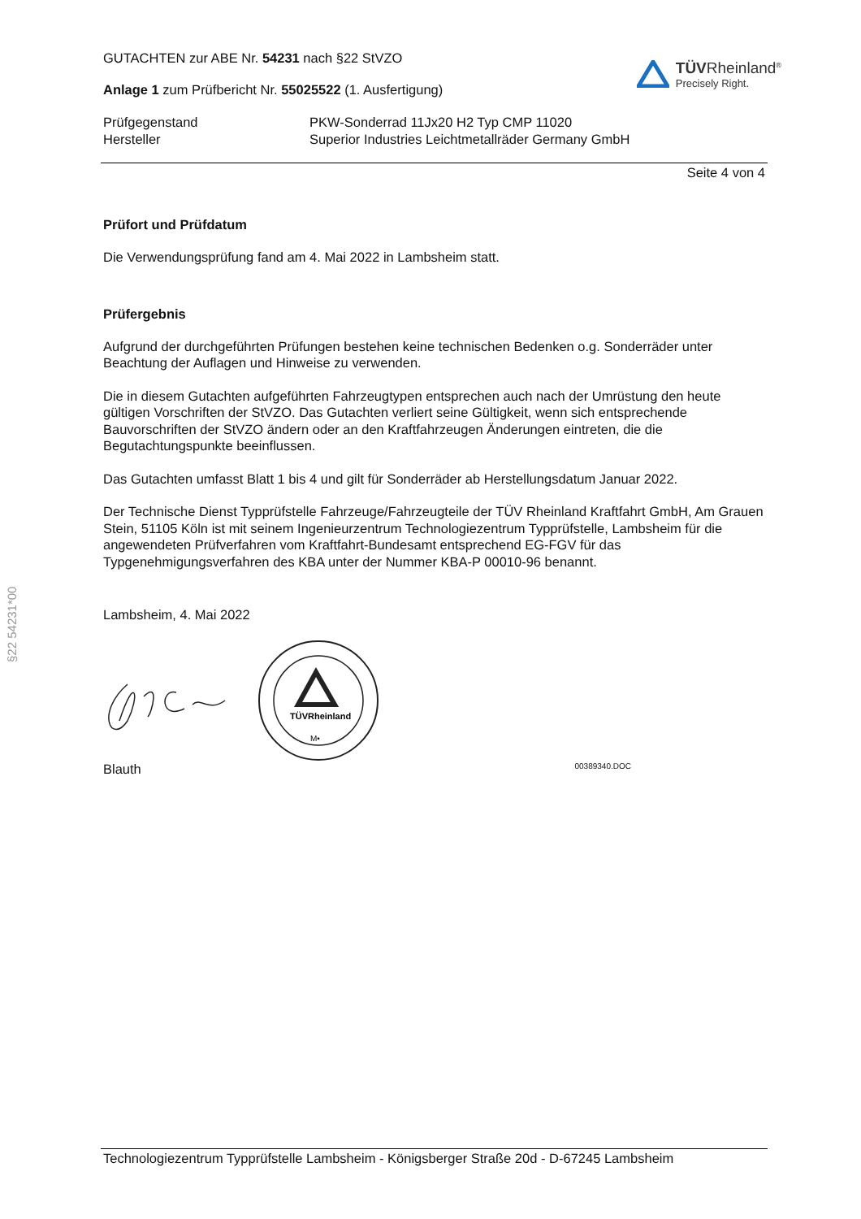§22 54231*00
GUTACHTEN zur ABE Nr. 54231 nach §22 StVZO
Anlage 1 zum Prüfbericht Nr. 55025522 (1. Ausfertigung)
TÜVRheinland<sup>®</sup>
Precisely Right.
Prüfgegenstand
Hersteller
PKW-Sonderrad 11Jx20 H2 Typ CMP 11020
Superior Industries Leichtmetallräder Germany GmbH
Seite 4 von 4
Prüfort und Prüfdatum
Die Verwendungsprüfung fand am 4. Mai 2022 in Lambsheim statt.
Prüfergebnis
Aufgrund der durchgeführten Prüfungen bestehen keine technischen Bedenken o.g. Sonderräder unter Beachtung der Auflagen und Hinweise zu verwenden.
Die in diesem Gutachten aufgeführten Fahrzeugtypen entsprechen auch nach der Umrüstung den heute gültigen Vorschriften der StVZO. Das Gutachten verliert seine Gültigkeit, wenn sich entsprechende Bauvorschriften der StVZO ändern oder an den Kraftfahrzeugen Änderungen eintreten, die die Begutachtungspunkte beeinflussen.
Das Gutachten umfasst Blatt 1 bis 4 und gilt für Sonderräder ab Herstellungsdatum Januar 2022.
Der Technische Dienst Typprüfstelle Fahrzeuge/Fahrzeugteile der TÜV Rheinland Kraftfahrt GmbH, Am Grauen Stein, 51105 Köln ist mit seinem Ingenieurzentrum Technologiezentrum Typprüfstelle, Lambsheim für die angewendeten Prüfverfahren vom Kraftfahrt-Bundesamt entsprechend EG-FGV für das Typgenehmigungsverfahren des KBA unter der Nummer KBA-P 00010-96 benannt.
Lambsheim, 4. Mai 2022
TÜVRheinland
M•
Blauth 00389340.DOC
Technologiezentrum Typprüfstelle Lambsheim - Königsberger Straße 20d - D-67245 Lambsheim